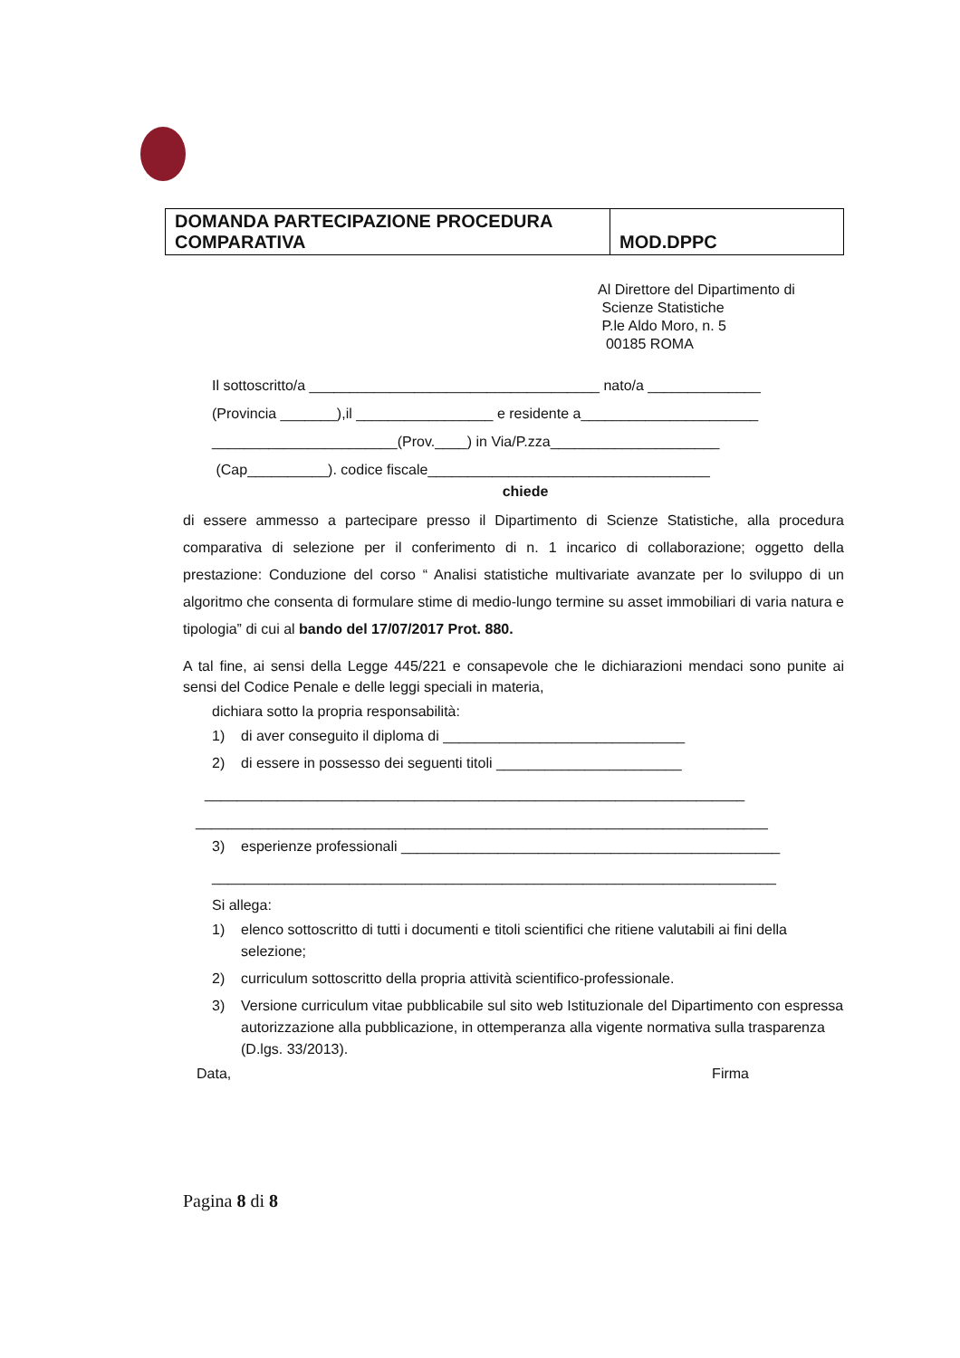| DOMANDA PARTECIPAZIONE PROCEDURA COMPARATIVA | MOD.DPPC |
Al Direttore del Dipartimento di
Scienze Statistiche
P.le Aldo Moro, n. 5
00185 ROMA
Il sottoscritto/a ____________________________________ nato/a ______________
(Provincia _______),il _________________ e residente a______________________
_______________________(Prov.____) in Via/P.zza_____________________
(Cap__________). codice fiscale___________________________________
chiede
di essere ammesso a partecipare presso il Dipartimento di Scienze Statistiche, alla procedura comparativa di selezione per il conferimento di n. 1 incarico di collaborazione; oggetto della prestazione: Conduzione del corso “ Analisi statistiche multivariate avanzate per lo sviluppo di un algoritmo che consenta di formulare stime di medio-lungo termine su asset immobiliari di varia natura e tipologia” di cui al bando del 17/07/2017 Prot. 880.
A tal fine, ai sensi della Legge 445/221 e consapevole che le dichiarazioni mendaci sono punite ai sensi del Codice Penale e delle leggi speciali in materia,
dichiara sotto la propria responsabilità:
1) di aver conseguito il diploma di ______________________________
2) di essere in possesso dei seguenti titoli _______________________
___________________________________________________________________
_______________________________________________________________________
3) esperienze professionali _______________________________________________
______________________________________________________________________
Si allega:
1) elenco sottoscritto di tutti i documenti e titoli scientifici che ritiene valutabili ai fini della selezione;
2) curriculum sottoscritto della propria attività scientifico-professionale.
3) Versione curriculum vitae pubblicabile sul sito web Istituzionale del Dipartimento con espressa autorizzazione alla pubblicazione, in ottemperanza alla vigente normativa sulla trasparenza (D.lgs. 33/2013).
Data, Firma
Pagina 8 di 8